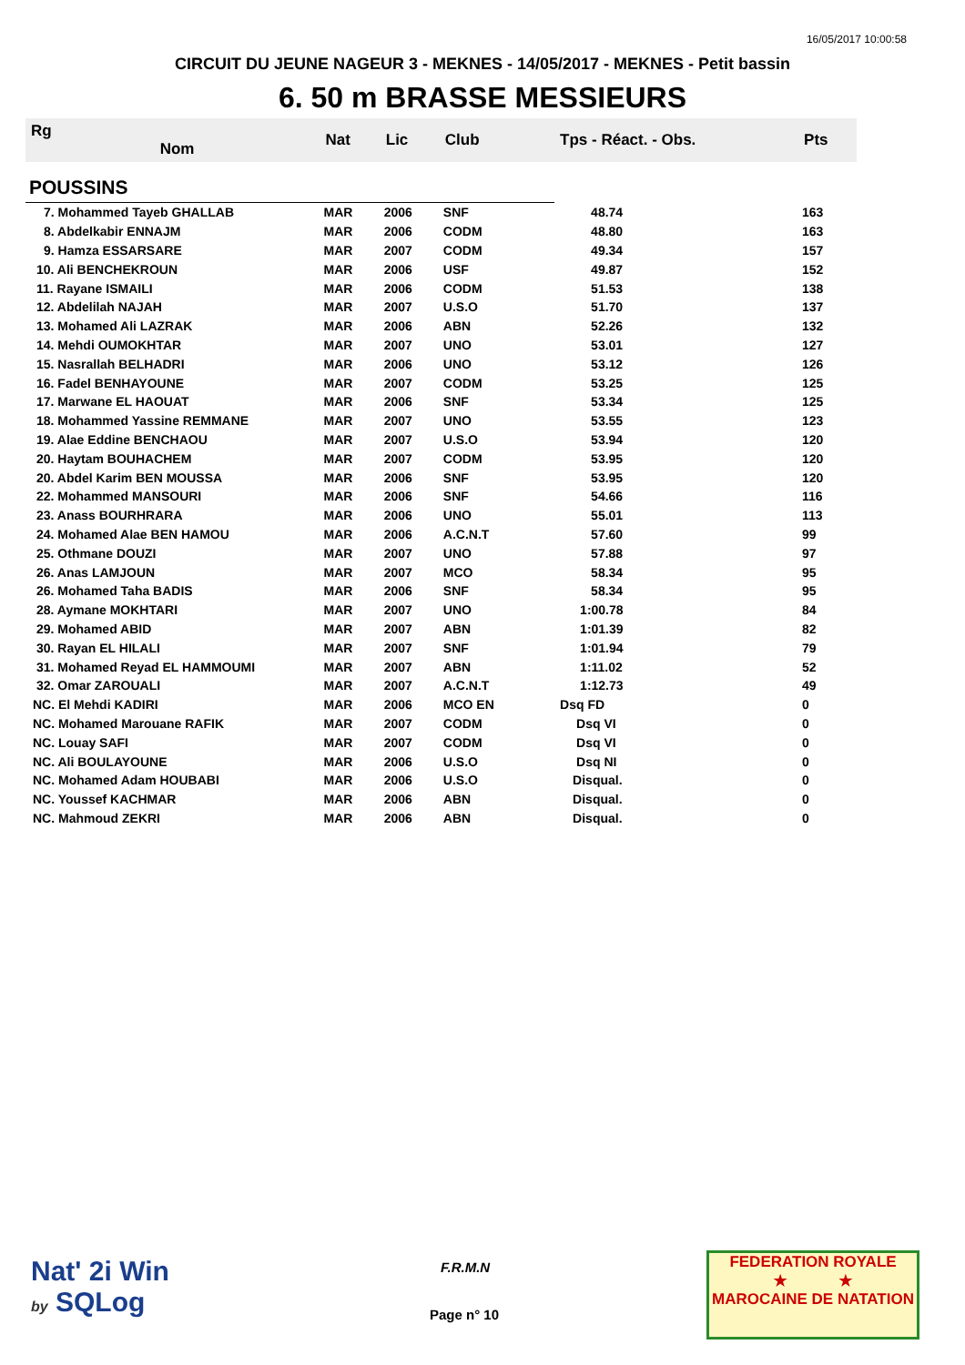16/05/2017 10:00:58
CIRCUIT DU JEUNE NAGEUR 3 - MEKNES - 14/05/2017 - MEKNES - Petit bassin
6. 50 m BRASSE MESSIEURS
| Rg Nom | | Nat | Lic | Club | | Tps - Réact. - Obs. | Pts |
| --- | --- | --- | --- | --- | --- | --- | --- |
| POUSSINS | | | | | | | |
| 7. Mohammed Tayeb GHALLAB | | MAR | 2006 | SNF | | 48.74 | 163 |
| 8. Abdelkabir ENNAJM | | MAR | 2006 | CODM | | 48.80 | 163 |
| 9. Hamza ESSARSARE | | MAR | 2007 | CODM | | 49.34 | 157 |
| 10. Ali BENCHEKROUN | | MAR | 2006 | USF | | 49.87 | 152 |
| 11. Rayane ISMAILI | | MAR | 2006 | CODM | | 51.53 | 138 |
| 12. Abdelilah NAJAH | | MAR | 2007 | U.S.O | | 51.70 | 137 |
| 13. Mohamed Ali LAZRAK | | MAR | 2006 | ABN | | 52.26 | 132 |
| 14. Mehdi OUMOKHTAR | | MAR | 2007 | UNO | | 53.01 | 127 |
| 15. Nasrallah BELHADRI | | MAR | 2006 | UNO | | 53.12 | 126 |
| 16. Fadel BENHAYOUNE | | MAR | 2007 | CODM | | 53.25 | 125 |
| 17. Marwane EL HAOUAT | | MAR | 2006 | SNF | | 53.34 | 125 |
| 18. Mohammed Yassine REMMANE | | MAR | 2007 | UNO | | 53.55 | 123 |
| 19. Alae Eddine BENCHAOU | | MAR | 2007 | U.S.O | | 53.94 | 120 |
| 20. Haytam BOUHACHEM | | MAR | 2007 | CODM | | 53.95 | 120 |
| 20. Abdel Karim BEN MOUSSA | | MAR | 2006 | SNF | | 53.95 | 120 |
| 22. Mohammed MANSOURI | | MAR | 2006 | SNF | | 54.66 | 116 |
| 23. Anass BOURHRARA | | MAR | 2006 | UNO | | 55.01 | 113 |
| 24. Mohamed Alae BEN HAMOU | | MAR | 2006 | A.C.N.T | | 57.60 | 99 |
| 25. Othmane DOUZI | | MAR | 2007 | UNO | | 57.88 | 97 |
| 26. Anas LAMJOUN | | MAR | 2007 | MCO | | 58.34 | 95 |
| 26. Mohamed Taha BADIS | | MAR | 2006 | SNF | | 58.34 | 95 |
| 28. Aymane MOKHTARI | | MAR | 2007 | UNO | | 1:00.78 | 84 |
| 29. Mohamed ABID | | MAR | 2007 | ABN | | 1:01.39 | 82 |
| 30. Rayan EL HILALI | | MAR | 2007 | SNF | | 1:01.94 | 79 |
| 31. Mohamed Reyad EL HAMMOUMI | | MAR | 2007 | ABN | | 1:11.02 | 52 |
| 32. Omar ZAROUALI | | MAR | 2007 | A.C.N.T | | 1:12.73 | 49 |
| NC. El Mehdi KADIRI | | MAR | 2006 | MCO EN | | Dsq FD | 0 |
| NC. Mohamed Marouane RAFIK | | MAR | 2007 | CODM | | Dsq VI | 0 |
| NC. Louay SAFI | | MAR | 2007 | CODM | | Dsq VI | 0 |
| NC. Ali BOULAYOUNE | | MAR | 2006 | U.S.O | | Dsq NI | 0 |
| NC. Mohamed Adam HOUBABI | | MAR | 2006 | U.S.O | | Disqual. | 0 |
| NC. Youssef KACHMAR | | MAR | 2006 | ABN | | Disqual. | 0 |
| NC. Mahmoud ZEKRI | | MAR | 2006 | ABN | | Disqual. | 0 |
Nat' 2i Win
by SQLog
F.R.M.N
Page n° 10
FEDERATION ROYALE
★ ★
MAROCAINE DE NATATION